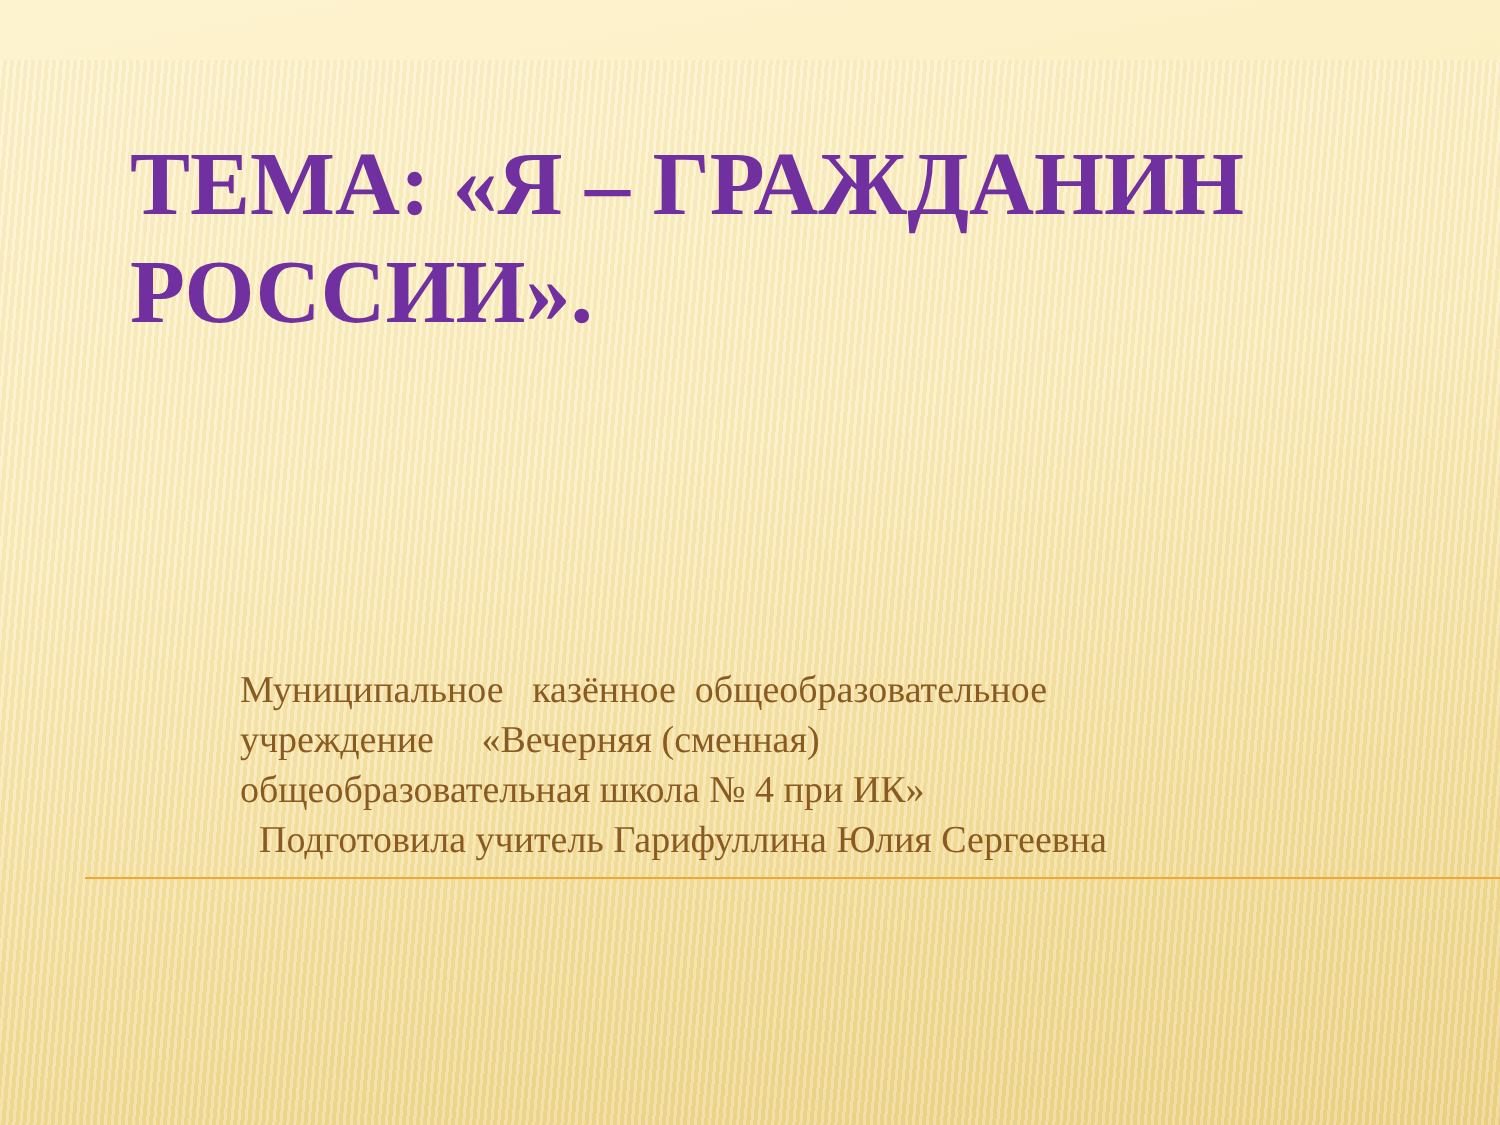ТЕМА: «Я – ГРАЖДАНИН РОССИИ».
Муниципальное казённое общеобразовательное учреждение «Вечерняя (сменная) общеобразовательная школа № 4 при ИК» Подготовила учитель Гарифуллина Юлия Сергеевна